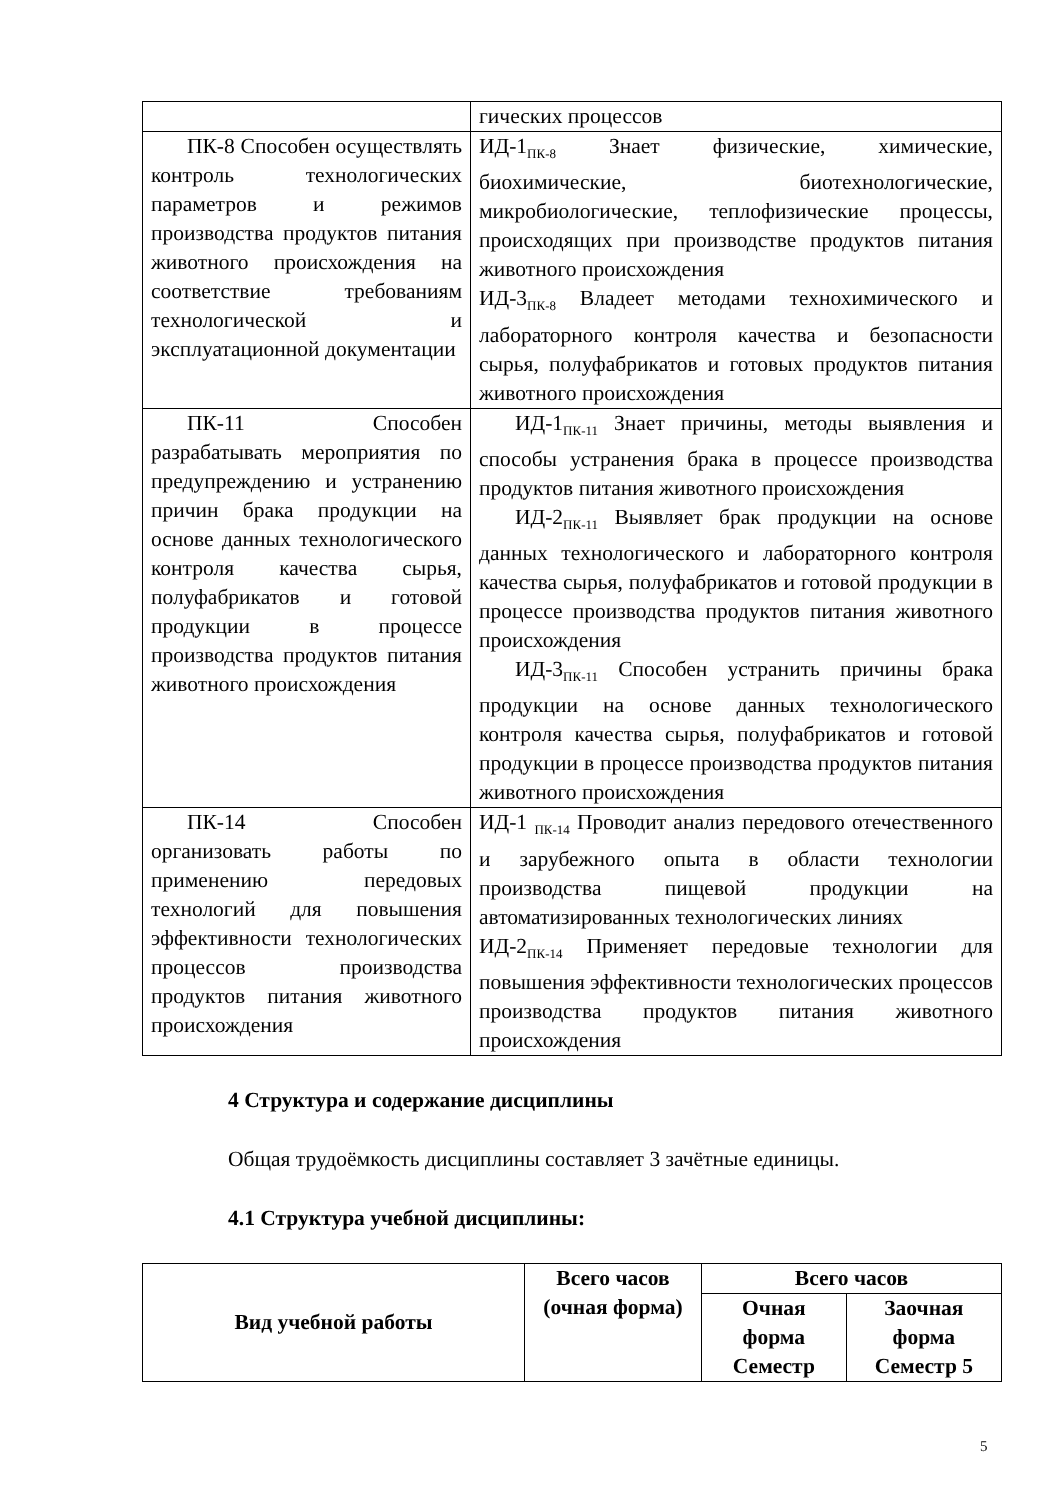| | гических процессов |
| ПК-8 Способен осуществлять контроль технологических параметров и режимов производства продуктов питания животного происхождения на соответствие требованиям технологической и эксплуатационной документации | ИД-1<sub>ПК-8</sub> Знает физические, химические, биохимические, биотехнологические, микробиологические, теплофизические процессы, происходящих при производстве продуктов питания животного происхождения ИД-3<sub>ПК-8</sub> Владеет методами технохимического и лабораторного контроля качества и безопасности сырья, полуфабрикатов и готовых продуктов питания животного происхождения |
| ПК-11 Способен разрабатывать мероприятия по предупреждению и устранению причин брака продукции на основе данных технологического контроля качества сырья, полуфабрикатов и готовой продукции в процессе производства продуктов питания животного происхождения | ИД-1<sub>ПК-11</sub> Знает причины, методы выявления и способы устранения брака в процессе производства продуктов питания животного происхождения ИД-2<sub>ПК-11</sub> Выявляет брак продукции на основе данных технологического и лабораторного контроля качества сырья, полуфабрикатов и готовой продукции в процессе производства продуктов питания животного происхождения ИД-3<sub>ПК-11</sub> Способен устранить причины брака продукции на основе данных технологического контроля качества сырья, полуфабрикатов и готовой продукции в процессе производства продуктов питания животного происхождения |
| ПК-14 Способен организовать работы по применению передовых технологий для повышения эффективности технологических процессов производства продуктов питания животного происхождения | ИД-1 <sub>ПК-14</sub> Проводит анализ передового отечественного и зарубежного опыта в области технологии производства пищевой продукции на автоматизированных технологических линиях ИД-2<sub>ПК-14</sub> Применяет передовые технологии для повышения эффективности технологических процессов производства продуктов питания животного происхождения |
4 Структура и содержание дисциплины
Общая трудоёмкость дисциплины составляет 3 зачётные единицы.
4.1 Структура учебной дисциплины:
| Вид учебной работы | Всего часов (очная форма) | Всего часов | |
| --- | --- | --- | --- |
| | | Очная форма Семестр | Заочная форма Семестр 5 |
5